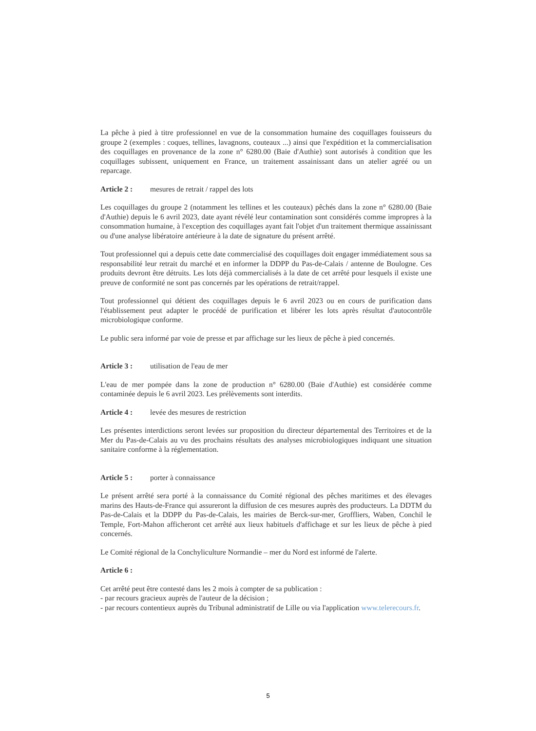La pêche à pied à titre professionnel en vue de la consommation humaine des coquillages fouisseurs du groupe 2 (exemples : coques, tellines, lavagnons, couteaux ...) ainsi que l'expédition et la commercialisation des coquillages en provenance de la zone n° 6280.00 (Baie d'Authie) sont autorisés à condition que les coquillages subissent, uniquement en France, un traitement assainissant dans un atelier agréé ou un reparcage.
Article 2 : mesures de retrait / rappel des lots
Les coquillages du groupe 2 (notamment les tellines et les couteaux) pêchés dans la zone n° 6280.00 (Baie d'Authie) depuis le 6 avril 2023, date ayant révélé leur contamination sont considérés comme impropres à la consommation humaine, à l'exception des coquillages ayant fait l'objet d'un traitement thermique assainissant ou d'une analyse libératoire antérieure à la date de signature du présent arrêté.
Tout professionnel qui a depuis cette date commercialisé des coquillages doit engager immédiatement sous sa responsabilité leur retrait du marché et en informer la DDPP du Pas-de-Calais / antenne de Boulogne. Ces produits devront être détruits. Les lots déjà commercialisés à la date de cet arrêté pour lesquels il existe une preuve de conformité ne sont pas concernés par les opérations de retrait/rappel.
Tout professionnel qui détient des coquillages depuis le 6 avril 2023 ou en cours de purification dans l'établissement peut adapter le procédé de purification et libérer les lots après résultat d'autocontrôle microbiologique conforme.
Le public sera informé par voie de presse et par affichage sur les lieux de pêche à pied concernés.
Article 3 : utilisation de l'eau de mer
L'eau de mer pompée dans la zone de production n° 6280.00 (Baie d'Authie) est considérée comme contaminée depuis le 6 avril 2023. Les prélèvements sont interdits.
Article 4 : levée des mesures de restriction
Les présentes interdictions seront levées sur proposition du directeur départemental des Territoires et de la Mer du Pas-de-Calais au vu des prochains résultats des analyses microbiologiques indiquant une situation sanitaire conforme à la réglementation.
Article 5 : porter à connaissance
Le présent arrêté sera porté à la connaissance du Comité régional des pêches maritimes et des élevages marins des Hauts-de-France qui assureront la diffusion de ces mesures auprès des producteurs. La DDTM du Pas-de-Calais et la DDPP du Pas-de-Calais, les mairies de Berck-sur-mer, Groffliers, Waben, Conchil le Temple, Fort-Mahon afficheront cet arrêté aux lieux habituels d'affichage et sur les lieux de pêche à pied concernés.
Le Comité régional de la Conchyliculture Normandie – mer du Nord est informé de l'alerte.
Article 6 :
Cet arrêté peut être contesté dans les 2 mois à compter de sa publication :
- par recours gracieux auprès de l'auteur de la décision ;
- par recours contentieux auprès du Tribunal administratif de Lille ou via l'application www.telerecours.fr.
5